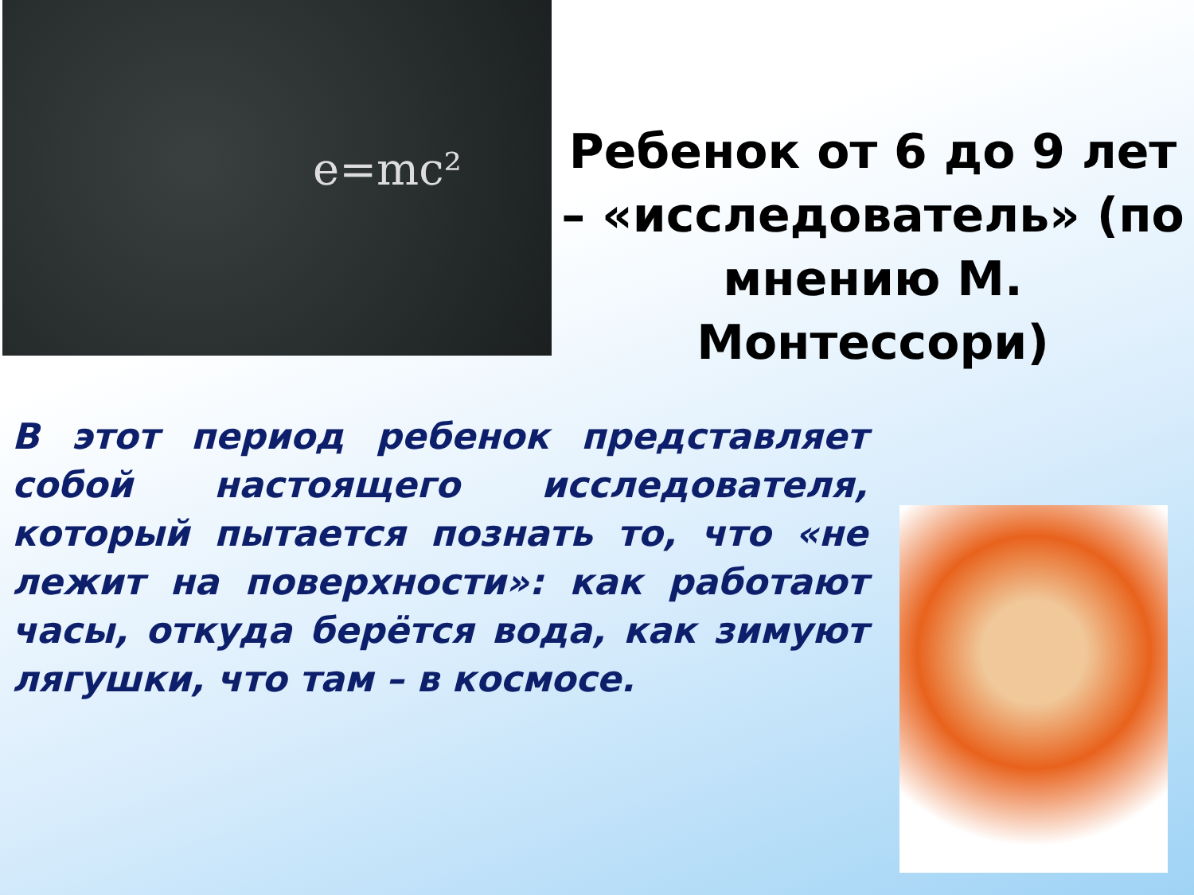e=mc²
Ребенок от 6 до 9 лет – «исследователь» (по мнению М. Монтессори)
В этот период ребенок представляет собой настоящего исследователя, который пытается познать то, что «не лежит на поверхности»: как работают часы, откуда берётся вода, как зимуют лягушки, что там – в космосе.